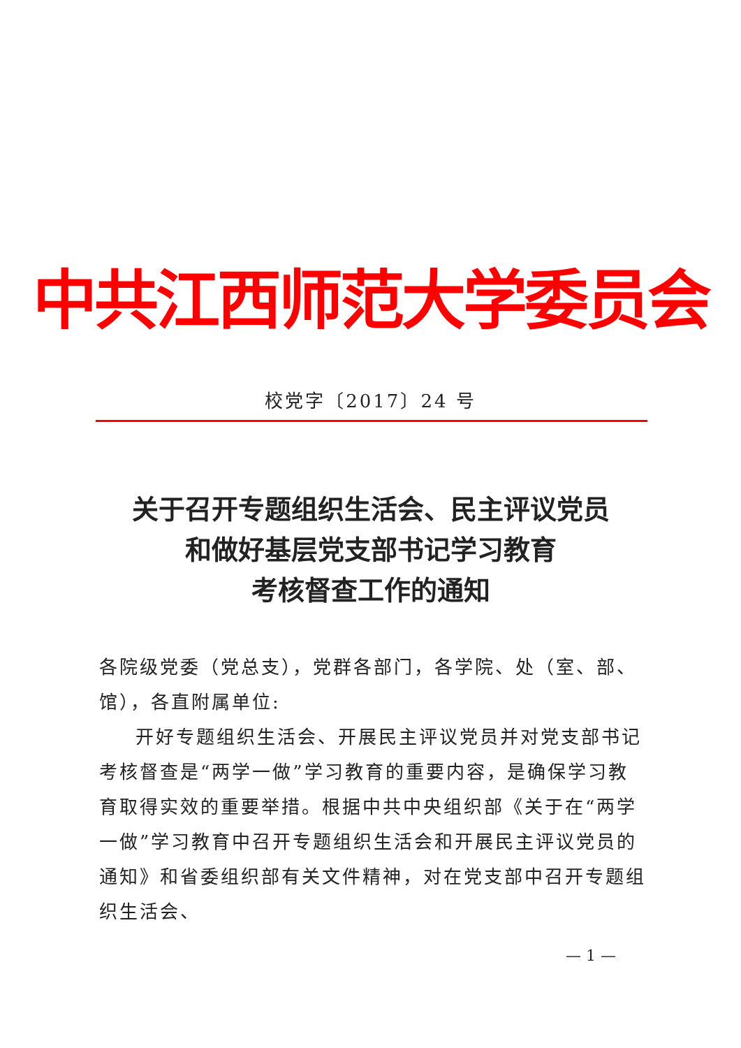中共江西师范大学委员会
校党字〔2017〕24 号
关于召开专题组织生活会、民主评议党员
和做好基层党支部书记学习教育
考核督查工作的通知
各院级党委（党总支），党群各部门，各学院、处（室、部、馆），各直附属单位:
开好专题组织生活会、开展民主评议党员并对党支部书记考核督查是“两学一做”学习教育的重要内容，是确保学习教育取得实效的重要举措。根据中共中央组织部《关于在“两学一做”学习教育中召开专题组织生活会和开展民主评议党员的通知》和省委组织部有关文件精神，对在党支部中召开专题组织生活会、
— 1 —